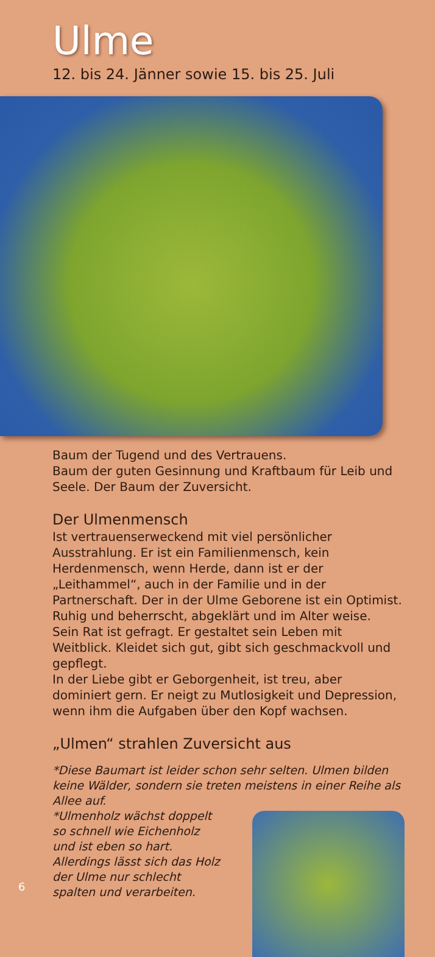Ulme
12. bis 24. Jänner sowie 15. bis 25. Juli
Baum der Tugend und des Vertrauens.
Baum der guten Gesinnung und Kraftbaum für Leib und Seele. Der Baum der Zuversicht.
Der Ulmenmensch
Ist vertrauenserweckend mit viel persönlicher Ausstrahlung. Er ist ein Familienmensch, kein Herdenmensch, wenn Herde, dann ist er der „Leithammel“, auch in der Familie und in der Partnerschaft. Der in der Ulme Geborene ist ein Optimist. Ruhig und beherrscht, abgeklärt und im Alter weise.
Sein Rat ist gefragt. Er gestaltet sein Leben mit Weitblick. Kleidet sich gut, gibt sich geschmackvoll und gepflegt.
In der Liebe gibt er Geborgenheit, ist treu, aber dominiert gern. Er neigt zu Mutlosigkeit und Depression, wenn ihm die Aufgaben über den Kopf wachsen.
„Ulmen“ strahlen Zuversicht aus
*Diese Baumart ist leider schon sehr selten. Ulmen bilden keine Wälder, sondern sie treten meistens in einer Reihe als Allee auf.
*Ulmenholz wächst doppelt so schnell wie Eichenholz und ist eben so hart. Allerdings lässt sich das Holz der Ulme nur schlecht spalten und verarbeiten.
6